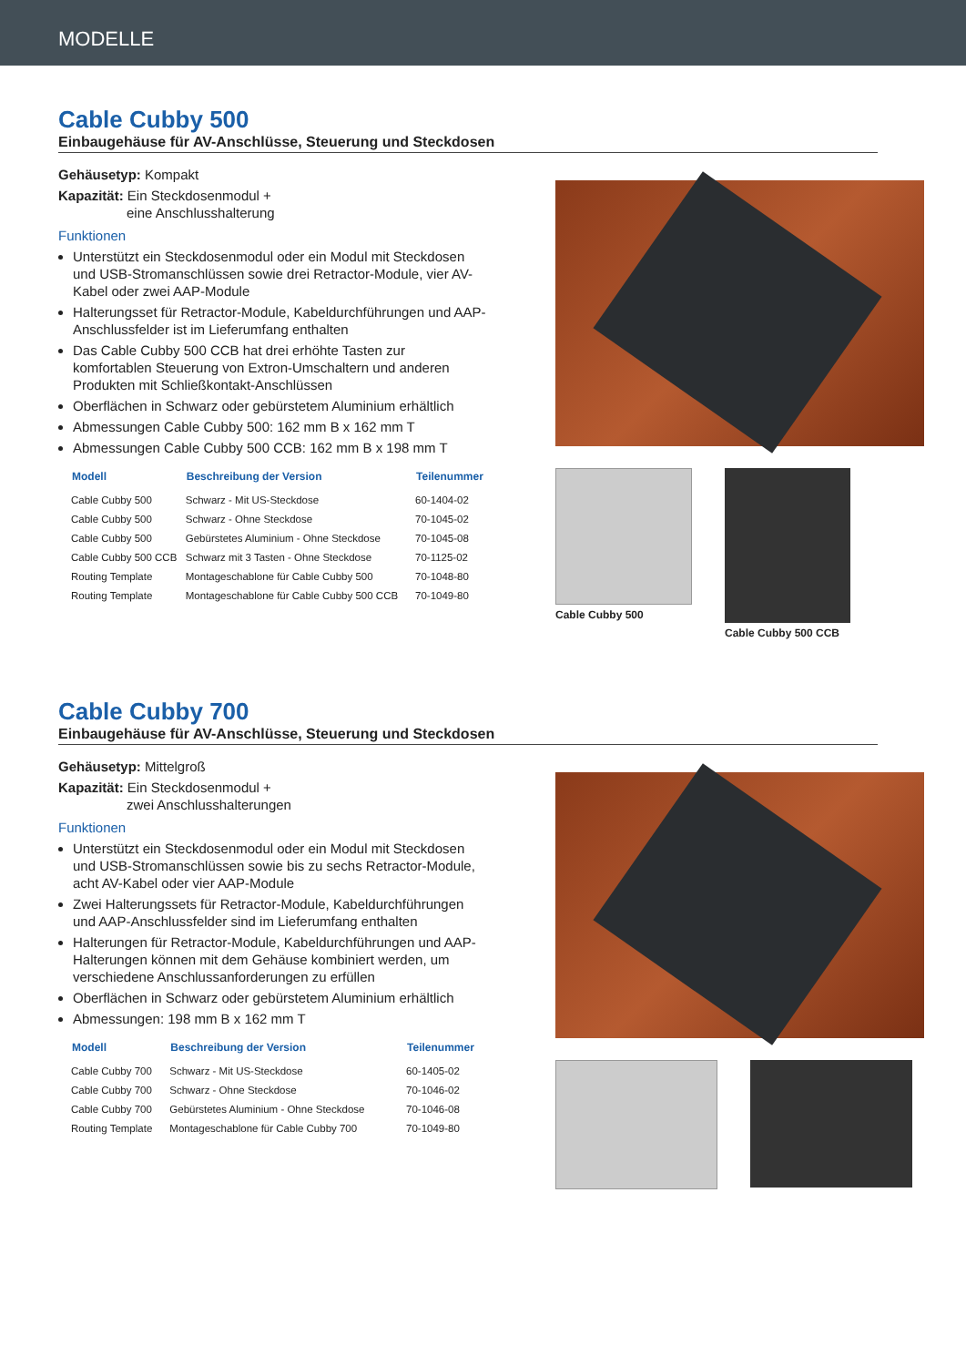MODELLE
Cable Cubby 500
Einbaugehäuse für AV-Anschlüsse, Steuerung und Steckdosen
Gehäusetyp: Kompakt
Kapazität: Ein Steckdosenmodul +
eine Anschlusshalterung
Funktionen
Unterstützt ein Steckdosenmodul oder ein Modul mit Steckdosen und USB-Stromanschlüssen sowie drei Retractor-Module, vier AV-Kabel oder zwei AAP-Module
Halterungsset für Retractor-Module, Kabeldurchführungen und AAP-Anschlussfelder ist im Lieferumfang enthalten
Das Cable Cubby 500 CCB hat drei erhöhte Tasten zur komfortablen Steuerung von Extron-Umschaltern und anderen Produkten mit Schließkontakt-Anschlüssen
Oberflächen in Schwarz oder gebürstetem Aluminium erhältlich
Abmessungen Cable Cubby 500: 162 mm B x 162 mm T
Abmessungen Cable Cubby 500 CCB: 162 mm B x 198 mm T
| Modell | Beschreibung der Version | Teilenummer |
| --- | --- | --- |
| Cable Cubby 500 | Schwarz - Mit US-Steckdose | 60-1404-02 |
| Cable Cubby 500 | Schwarz - Ohne Steckdose | 70-1045-02 |
| Cable Cubby 500 | Gebürstetes Aluminium - Ohne Steckdose | 70-1045-08 |
| Cable Cubby 500 CCB | Schwarz mit 3 Tasten - Ohne Steckdose | 70-1125-02 |
| Routing Template | Montageschablone für Cable Cubby 500 | 70-1048-80 |
| Routing Template | Montageschablone für Cable Cubby 500 CCB | 70-1049-80 |
Cable Cubby 500 Cable Cubby 500 CCB
Cable Cubby 700
Einbaugehäuse für AV-Anschlüsse, Steuerung und Steckdosen
Gehäusetyp: Mittelgroß
Kapazität: Ein Steckdosenmodul +
zwei Anschlusshalterungen
Funktionen
Unterstützt ein Steckdosenmodul oder ein Modul mit Steckdosen und USB-Stromanschlüssen sowie bis zu sechs Retractor-Module, acht AV-Kabel oder vier AAP-Module
Zwei Halterungssets für Retractor-Module, Kabeldurchführungen und AAP-Anschlussfelder sind im Lieferumfang enthalten
Halterungen für Retractor-Module, Kabeldurchführungen und AAP-Halterungen können mit dem Gehäuse kombiniert werden, um verschiedene Anschlussanforderungen zu erfüllen
Oberflächen in Schwarz oder gebürstetem Aluminium erhältlich
Abmessungen: 198 mm B x 162 mm T
| Modell | Beschreibung der Version | Teilenummer |
| --- | --- | --- |
| Cable Cubby 700 | Schwarz - Mit US-Steckdose | 60-1405-02 |
| Cable Cubby 700 | Schwarz - Ohne Steckdose | 70-1046-02 |
| Cable Cubby 700 | Gebürstetes Aluminium - Ohne Steckdose | 70-1046-08 |
| Routing Template | Montageschablone für Cable Cubby 700 | 70-1049-80 |